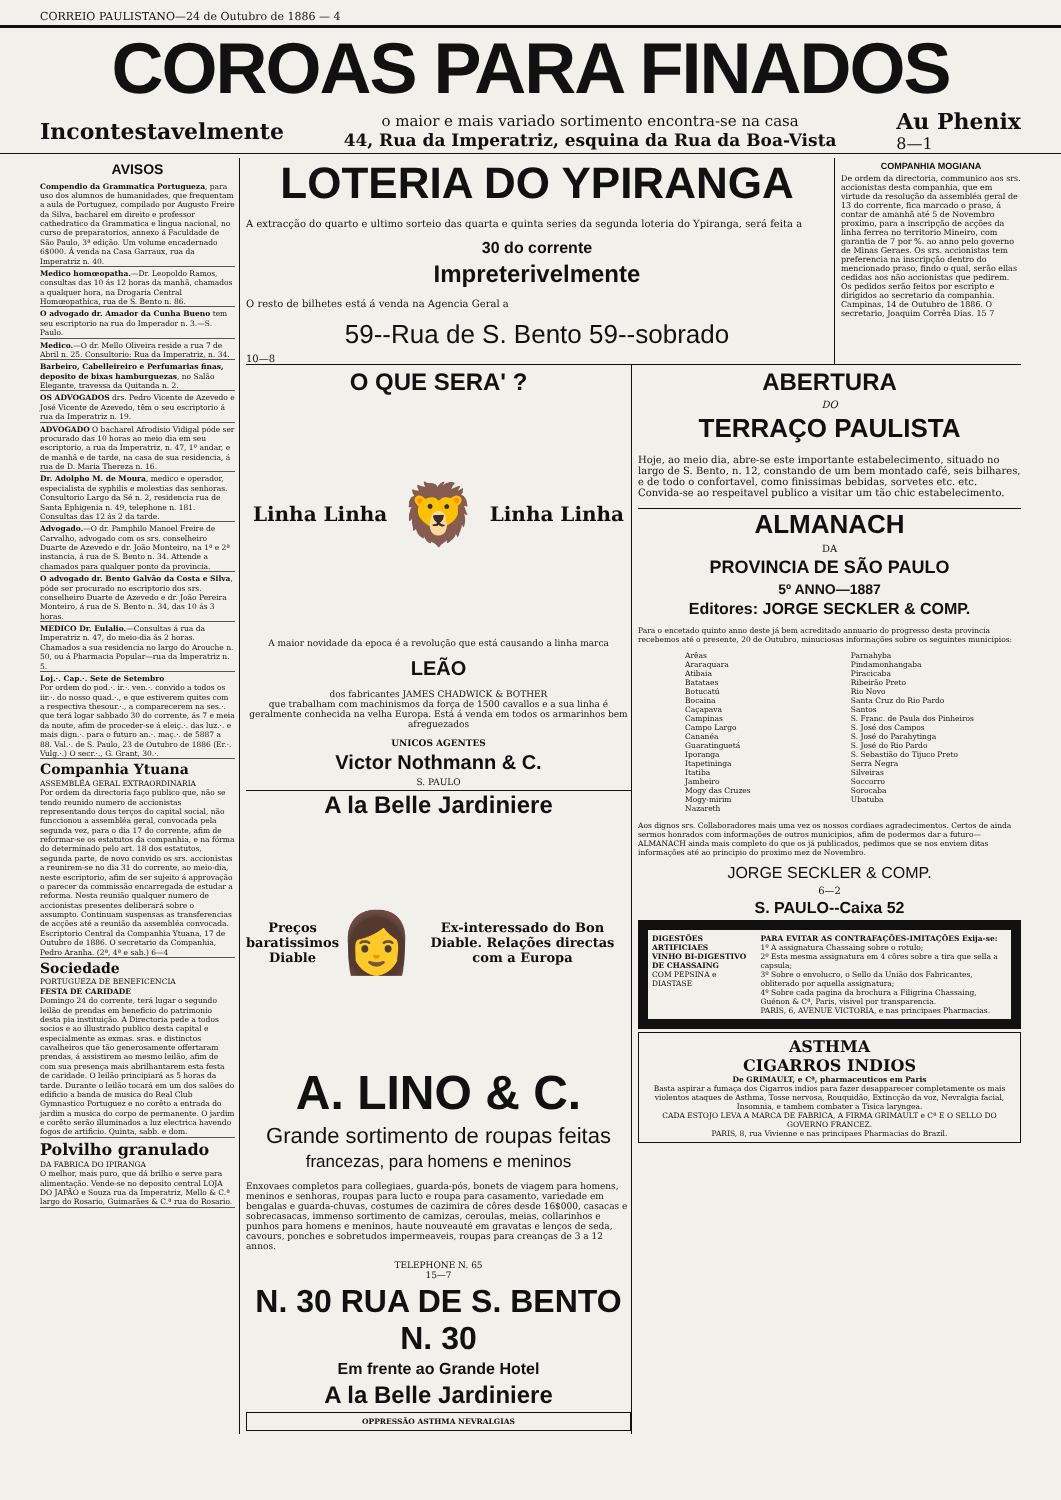CORREIO PAULISTANO—24 de Outubro de 1886 — 4
COROAS PARA FINADOS
Incontestavelmente
o maior e mais variado sortimento encontra-se na casa
44, Rua da Imperatriz, esquina da Rua da Boa-Vista
Au Phenix
8—1
AVISOS
Compendio da Grammatica Portugueza, para uso dos alumnos de humanidades, que frequentam a aula de Portuguez, compilado por Augusto Freire da Silva, bacharel em direito e professor cathedratico da Grammatica e lingua nacional, no curso de preparatorios, annexo á Faculdade de São Paulo, 3ª edição. Um volume encadernado 6$000. Á venda na Casa Garraux, rua da Imperatriz n. 40.
Medico homœopatha.—Dr. Leopoldo Ramos, consultas das 10 ás 12 horas da manhã, chamados a qualquer hora, na Drogaria Central Homœopathica, rua de S. Bento n. 86.
O advogado dr. Amador da Cunha Bueno tem seu escriptorio na rua do Imperador n. 3.—S. Paulo.
Medico.—O dr. Mello Oliveira reside a rua 7 de Abril n. 25. Consultorio: Rua da Imperatriz, n. 34.
Barbeiro, Cabelleireiro e Perfumarias finas, deposito de bixas hamburguezas, no Salão Elegante, travessa da Quitanda n. 2.
OS ADVOGADOS drs. Pedro Vicente de Azevedo e José Vicente de Azevedo, têm o seu escriptorio á rua da Imperatriz n. 19.
ADVOGADO O bacharel Afrodisio Vidigal póde ser procurado das 10 horas ao meio dia em seu escriptorio, a rua da Imperatriz, n. 47, 1º andar, e de manhã e de tarde, na casa de sua residencia, á rua de D. Maria Thereza n. 16.
Dr. Adolpho M. de Moura, medico e operador, especialista de syphilis e molestias das senhoras. Consultorio Largo da Sé n. 2, residencia rua de Santa Ephigenia n. 49, telephone n. 181. Consultas das 12 ás 2 da tarde.
Advogado.—O dr. Pamphilo Manoel Freire de Carvalho, advogado com os srs. conselheiro Duarte de Azevedo e dr. João Monteiro, na 1ª e 2ª instancia, á rua de S. Bento n. 34. Attende a chamados para qualquer ponto da provincia.
O advogado dr. Bento Galvão da Costa e Silva, póde ser procurado no escriptorio dos srs. conselheiro Duarte de Azevedo e dr. João Pereira Monteiro, á rua de S. Bento n. 34, das 10 ás 3 horas.
MEDICO Dr. Eulalio.—Consultas á rua da Imperatriz n. 47, do meio-dia ás 2 horas. Chamados a sua residencia no largo do Arouche n. 50, ou á Pharmacia Popular—rua da Imperatriz n. 5.
Loj.·. Cap.·. Sete de Setembro
Por ordem do pod.·. ir.·. ven.·. convido a todos os iir.·. do nosso quad.·., e que estiverem quites com a respectiva thesour.·., a comparecerem na ses.·. que terá logar sabbado 30 do corrente, ás 7 e meia da noute, afim de proceder-se á eleiç.·. das luz.·. e mais dign.·. para o futuro an.·. maç.·. de 5887 a 88. Val.·. de S. Paulo, 23 de Outubro de 1886 (Er.·. Vulg.·.) O secr.·., G. Grant, 30.·.
Companhia Ytuana
ASSEMBLÉA GERAL EXTRAORDINARIA
Por ordem da directoria faço publico que, não se tendo reunido numero de accionistas representando dous terços do capital social, não funccionou a assembléa geral, convocada pela segunda vez, para o dia 17 do corrente, afim de reformar-se os estatutos da companhia, e na fórma do determinado pelo art. 18 dos estatutos, segunda parte, de novo convido os srs. accionistas a reunirem-se no dia 31 do corrente, ao meio-dia, neste escriptorio, afim de ser sujeito á approvação o parecer da commissão encarregada de estudar a reforma. Nesta reunião qualquer numero de accionistas presentes deliberará sobre o assumpto. Continuam suspensas as transferencias de acções até a reunião da assembléa convocada. Escriptorio Central da Companhia Ytuana, 17 de Outubro de 1886. O secretario da Companhia, Pedro Aranha. (2ª, 4ª e sab.) 6—4
Sociedade
PORTUGUEZA DE BENEFICENCIA
FESTA DE CARIDADE
Domingo 24 do corrente, terá lugar o segundo leilão de prendas em beneficio do patrimonio desta pia instituição. A Directoria pede a todos socios e ao illustrado publico desta capital e especialmente as exmas. sras. e distinctos cavalheiros que tão generosamente offertaram prendas, á assistirem ao mesmo leilão, afim de com sua presença mais abrilhantarem esta festa de caridade. O leilão principiará as 5 horas da tarde. Durante o leilão tocará em um dos salões do edificio a banda de musica do Real Club Gymnastico Portuguez e no corêto a entrada do jardim a musica do corpo de permanente. O jardim e corêto serão illuminados a luz electrica havendo fogos de artificio. Quinta, sabb. e dom.
Polvilho granulado
DA FABRICA DO IPIRANGA
O melhor, mais puro, que dá brilho e serve para alimentação. Vende-se no deposito central LOJA DO JAPÃO e Souza rua da Imperatriz, Mello & C.ª largo do Rosario, Guimarães & C.ª rua do Rosario.
LOTERIA DO YPIRANGA
A extracção do quarto e ultimo sorteio das quarta e quinta series da segunda loteria do Ypiranga, será feita a
30 do corrente
Impreterivelmente
O resto de bilhetes está á venda na Agencia Geral a
59--Rua de S. Bento 59--sobrado
10—8
COMPANHIA MOGIANA
De ordem da directoria, communico aos srs. accionistas desta companhia, que em virtude da resolução da assembléa geral de 13 do corrente, fica marcado o praso, á contar de amanhã até 5 de Novembro proximo, para a inscripção de acções da linha ferrea no territorio Mineiro, com garantia de 7 por %. ao anno pelo governo de Minas Geraes. Os srs. accionistas tem preferencia na inscripção dentro do mencionado praso, findo o qual, serão ellas cedidas aos não accionistas que pedirem. Os pedidos serão feitos por escripto e dirigidos ao secretario da companhia. Campinas, 14 de Outubro de 1886. O secretario, Joaquim Corrêa Dias. 15 7
O QUE SERA' ?
Linha Linha 🦁 Linha Linha
A maior novidade da epoca é a revolução que está causando a linha marca
LEÃO
dos fabricantes JAMES CHADWICK & BOTHER
que trabalham com machinismos da força de 1500 cavallos e a sua linha é geralmente conhecida na velha Europa. Está á venda em todos os armarinhos bem afreguezados
UNICOS AGENTES
Victor Nothmann & C.
S. PAULO
A la Belle Jardiniere
Preços baratissimos
Diable 👩 Ex-interessado do Bon Diable. Relações directas com a Europa
A. LINO & C.
Grande sortimento de roupas feitas
francezas, para homens e meninos
Enxovaes completos para collegiaes, guarda-pós, bonets de viagem para homens, meninos e senhoras, roupas para lucto e roupa para casamento, variedade em bengalas e guarda-chuvas, costumes de cazimira de côres desde 16$000, casacas e sobrecasacas, immenso sortimento de camizas, ceroulas, meias, collarinhos e punhos para homens e meninos, haute nouveauté em gravatas e lenços de seda, cavours, ponches e sobretudos impermeaveis, roupas para creanças de 3 a 12 annos.
TELEPHONE N. 65
15—7
N. 30 RUA DE S. BENTO N. 30
Em frente ao Grande Hotel
A la Belle Jardiniere
OPPRESSÃO ASTHMA NEVRALGIAS
ABERTURA
DO
TERRAÇO PAULISTA
Hoje, ao meio dia, abre-se este importante estabelecimento, situado no largo de S. Bento, n. 12, constando de um bem montado café, seis bilhares, e de todo o confortavel, como finissimas bebidas, sorvetes etc. etc.
Convida-se ao respeitavel publico a visitar um tão chic estabelecimento.
ALMANACH
DA
PROVINCIA DE SÃO PAULO
5º ANNO—1887
Editores: JORGE SECKLER & COMP.
Para o encetado quinto anno deste já bem acreditado annuario do progresso desta provincia recebemos até o presente, 20 de Outubro, minuciosas informações sobre os seguintes municipios:
Arêas
Araraquara
Atibaia
Batataes
Botucatú
Bocaina
Caçapava
Campinas
Campo Largo
Cananéa
Guaratinguetá
Iporanga
Itapetininga
Itatiba
Jambeiro
Mogy das Cruzes
Mogy-mirim
Nazareth
Parnahyba
Pindamonhangaba
Piracicaba
Ribeirão Preto
Rio Novo
Santa Cruz do Rio Pardo
Santos
S. Franc. de Paula dos Pinheiros
S. José dos Campos
S. José do Parahytinga
S. José do Rio Pardo
S. Sebastião do Tijuco Preto
Serra Negra
Silveiras
Soccorro
Sorocaba
Ubatuba
Aos dignos srs. Collaboradores mais uma vez os nossos cordiaes agradecimentos. Certos de ainda sermos honrados com informações de outros municipios, afim de podermos dar a futuro—ALMANACH ainda mais completo do que os já publicados, pedimos que se nos enviem ditas informações até ao principio do proximo mez de Novembro.
JORGE SECKLER & COMP.
6—2
S. PAULO--Caixa 52
DIGESTÕES ARTIFICIAES
VINHO BI-DIGESTIVO DE CHASSAING
COM PEPSINA e DIASTASE
PARA EVITAR AS CONTRAFAÇÕES-IMITAÇÕES Exija-se:
1º A assignatura Chassaing sobre o rotulo;
2º Esta mesma assignatura em 4 côres sobre a tira que sella a capsula;
3º Sobre o envolucro, o Sello da União dos Fabricantes, obliterado por aquella assignatura;
4º Sobre cada pagina da brochura a Filigrina Chassaing, Guénon & Cª, Paris, visivel por transparencia.
PARIS, 6, AVENUE VICTORIA, e nas principaes Pharmacias.
ASTHMA
CIGARROS INDIOS
De GRIMAULT, e Cª, pharmaceuticos em Paris
Basta aspirar a fumaça dos Cigarros indios para fazer desapparecer completamente os mais violentos ataques de Asthma, Tosse nervosa, Rouquidão, Extincção da voz, Nevralgia facial, Insomnia, e tambem combater a Tisica laryngea.
CADA ESTOJO LEVA A MARCA DE FABRICA, A FIRMA GRIMAULT e Cª E O SELLO DO GOVERNO FRANCEZ.
PARIS, 8, rua Vivienne e nas principaes Pharmacias do Brazil.